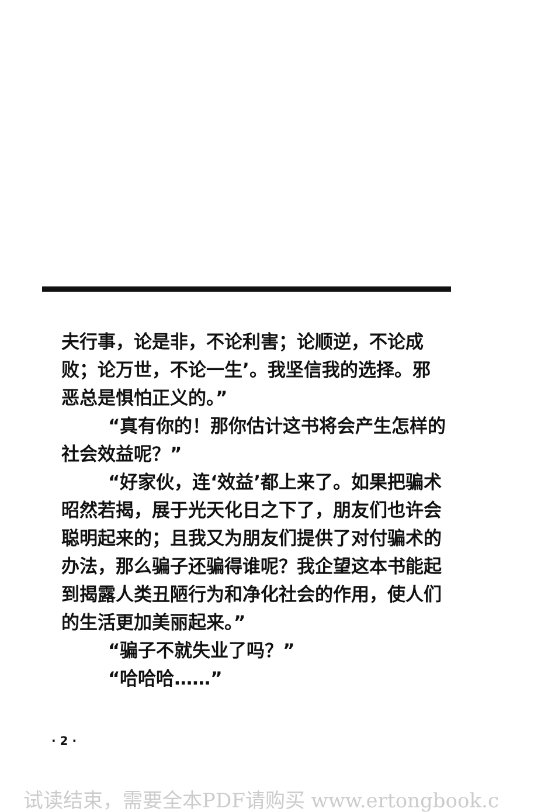夫行事，论是非，不论利害；论顺逆，不论成败；论万世，不论一生’。我坚信我的选择。邪恶总是惧怕正义的。”
“真有你的！那你估计这书将会产生怎样的社会效益呢？”
“好家伙，连‘效益’都上来了。如果把骗术昭然若揭，展于光天化日之下了，朋友们也许会聪明起来的；且我又为朋友们提供了对付骗术的办法，那么骗子还骗得谁呢？我企望这本书能起到揭露人类丑陋行为和净化社会的作用，使人们的生活更加美丽起来。”
“骗子不就失业了吗？”
“哈哈哈……”
· 2 ·
试读结束，需要全本PDF请购买 www.ertongbook.c